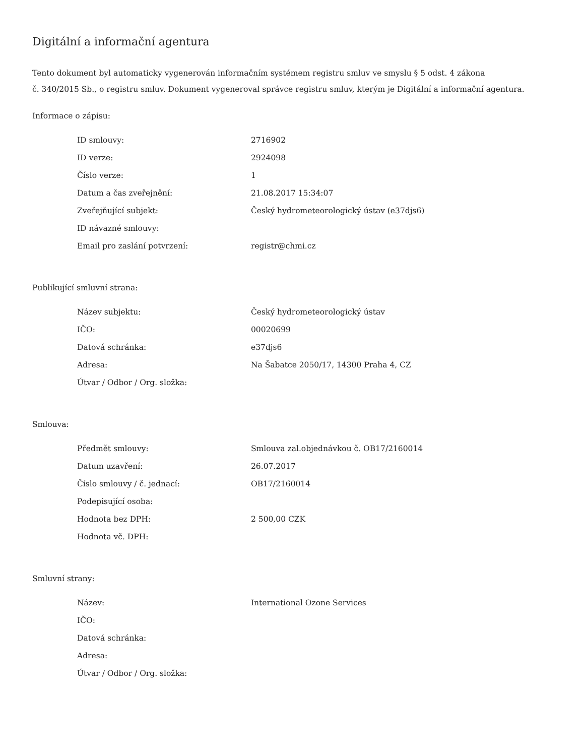Digitální a informační agentura
Tento dokument byl automaticky vygenerován informačním systémem registru smluv ve smyslu § 5 odst. 4 zákona
č. 340/2015 Sb., o registru smluv. Dokument vygeneroval správce registru smluv, kterým je Digitální a informační agentura.
Informace o zápisu:
| ID smlouvy: | 2716902 |
| ID verze: | 2924098 |
| Číslo verze: | 1 |
| Datum a čas zveřejnění: | 21.08.2017 15:34:07 |
| Zveřejňující subjekt: | Český hydrometeorologický ústav (e37djs6) |
| ID návazné smlouvy: | |
| Email pro zaslání potvrzení: | registr@chmi.cz |
Publikující smluvní strana:
| Název subjektu: | Český hydrometeorologický ústav |
| IČO: | 00020699 |
| Datová schránka: | e37djs6 |
| Adresa: | Na Šabatce 2050/17, 14300 Praha 4, CZ |
| Útvar / Odbor / Org. složka: | |
Smlouva:
| Předmět smlouvy: | Smlouva zal.objednávkou č. OB17/2160014 |
| Datum uzavření: | 26.07.2017 |
| Číslo smlouvy / č. jednací: | OB17/2160014 |
| Podepisující osoba: | |
| Hodnota bez DPH: | 2 500,00 CZK |
| Hodnota vč. DPH: | |
Smluvní strany:
| Název: | International Ozone Services |
| IČO: | |
| Datová schránka: | |
| Adresa: | |
| Útvar / Odbor / Org. složka: | |